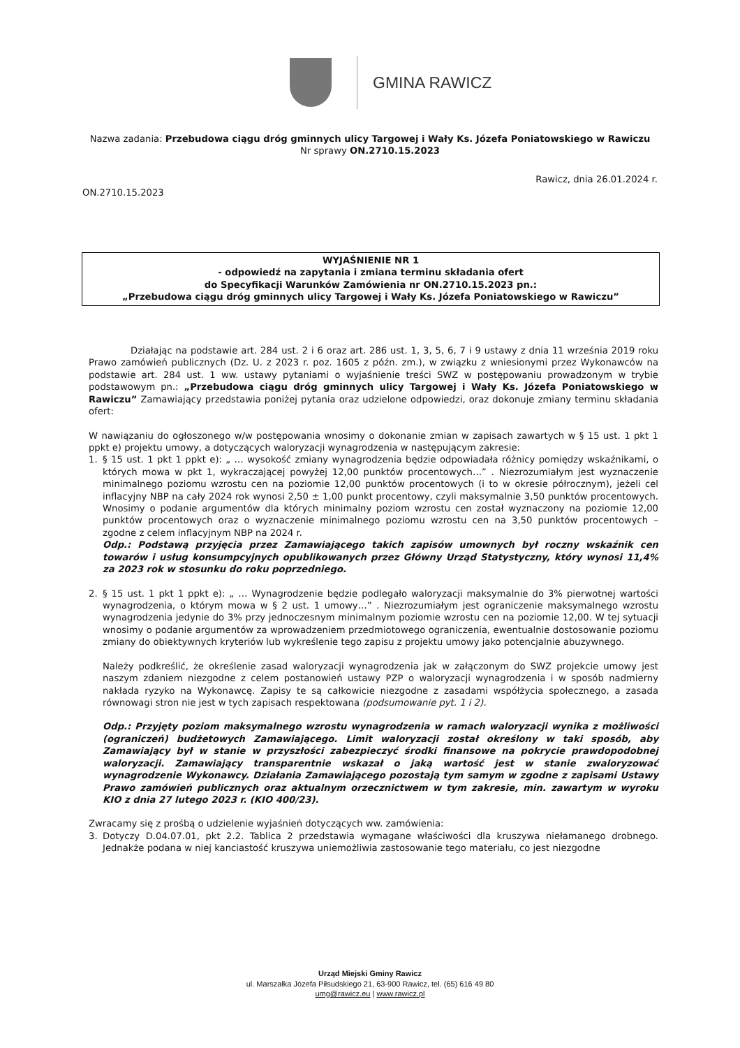GMINA RAWICZ
Nazwa zadania: Przebudowa ciągu dróg gminnych ulicy Targowej i Wały Ks. Józefa Poniatowskiego w Rawiczu
Nr sprawy ON.2710.15.2023
Rawicz, dnia 26.01.2024 r.
ON.2710.15.2023
WYJAŚNIENIE NR 1
- odpowiedź na zapytania i zmiana terminu składania ofert
do Specyfikacji Warunków Zamówienia nr ON.2710.15.2023 pn.:
„Przebudowa ciągu dróg gminnych ulicy Targowej i Wały Ks. Józefa Poniatowskiego w Rawiczu”
Działając na podstawie art. 284 ust. 2 i 6 oraz art. 286 ust. 1, 3, 5, 6, 7 i 9 ustawy z dnia 11 września 2019 roku Prawo zamówień publicznych (Dz. U. z 2023 r. poz. 1605 z późn. zm.), w związku z wniesionymi przez Wykonawców na podstawie art. 284 ust. 1 ww. ustawy pytaniami o wyjaśnienie treści SWZ w postępowaniu prowadzonym w trybie podstawowym pn.: „Przebudowa ciągu dróg gminnych ulicy Targowej i Wały Ks. Józefa Poniatowskiego w Rawiczu” Zamawiający przedstawia poniżej pytania oraz udzielone odpowiedzi, oraz dokonuje zmiany terminu składania ofert:
W nawiązaniu do ogłoszonego w/w postępowania wnosimy o dokonanie zmian w zapisach zawartych w § 15 ust. 1 pkt 1 ppkt e) projektu umowy, a dotyczących waloryzacji wynagrodzenia w następującym zakresie:
1. § 15 ust. 1 pkt 1 ppkt e): „ … wysokość zmiany wynagrodzenia będzie odpowiadała różnicy pomiędzy wskaźnikami, o których mowa w pkt 1, wykraczającej powyżej 12,00 punktów procentowych…” . Niezrozumiałym jest wyznaczenie minimalnego poziomu wzrostu cen na poziomie 12,00 punktów procentowych (i to w okresie półrocznym), jeżeli cel inflacyjny NBP na cały 2024 rok wynosi 2,50 ± 1,00 punkt procentowy, czyli maksymalnie 3,50 punktów procentowych. Wnosimy o podanie argumentów dla których minimalny poziom wzrostu cen został wyznaczony na poziomie 12,00 punktów procentowych oraz o wyznaczenie minimalnego poziomu wzrostu cen na 3,50 punktów procentowych – zgodne z celem inflacyjnym NBP na 2024 r.
Odp.: Podstawą przyjęcia przez Zamawiającego takich zapisów umownych był roczny wskaźnik cen towarów i usług konsumpcyjnych opublikowanych przez Główny Urząd Statystyczny, który wynosi 11,4% za 2023 rok w stosunku do roku poprzedniego.
2. § 15 ust. 1 pkt 1 ppkt e): „ … Wynagrodzenie będzie podlegało waloryzacji maksymalnie do 3% pierwotnej wartości wynagrodzenia, o którym mowa w § 2 ust. 1 umowy…” . Niezrozumiałym jest ograniczenie maksymalnego wzrostu wynagrodzenia jedynie do 3% przy jednoczesnym minimalnym poziomie wzrostu cen na poziomie 12,00. W tej sytuacji wnosimy o podanie argumentów za wprowadzeniem przedmiotowego ograniczenia, ewentualnie dostosowanie poziomu zmiany do obiektywnych kryteriów lub wykreślenie tego zapisu z projektu umowy jako potencjalnie abuzywnego.
Należy podkreślić, że określenie zasad waloryzacji wynagrodzenia jak w załączonym do SWZ projekcie umowy jest naszym zdaniem niezgodne z celem postanowień ustawy PZP o waloryzacji wynagrodzenia i w sposób nadmierny nakłada ryzyko na Wykonawcę. Zapisy te są całkowicie niezgodne z zasadami współżycia społecznego, a zasada równowagi stron nie jest w tych zapisach respektowana (podsumowanie pyt. 1 i 2).
Odp.: Przyjęty poziom maksymalnego wzrostu wynagrodzenia w ramach waloryzacji wynika z możliwości (ograniczeń) budżetowych Zamawiającego. Limit waloryzacji został określony w taki sposób, aby Zamawiający był w stanie w przyszłości zabezpieczyć środki finansowe na pokrycie prawdopodobnej waloryzacji. Zamawiający transparentnie wskazał o jaką wartość jest w stanie zwaloryzować wynagrodzenie Wykonawcy. Działania Zamawiającego pozostają tym samym w zgodne z zapisami Ustawy Prawo zamówień publicznych oraz aktualnym orzecznictwem w tym zakresie, min. zawartym w wyroku KIO z dnia 27 lutego 2023 r. (KIO 400/23).
Zwracamy się z prośbą o udzielenie wyjaśnień dotyczących ww. zamówienia:
3. Dotyczy D.04.07.01, pkt 2.2. Tablica 2 przedstawia wymagane właściwości dla kruszywa niełamanego drobnego. Jednakże podana w niej kanciastość kruszywa uniemożliwia zastosowanie tego materiału, co jest niezgodne
Urząd Miejski Gminy Rawicz
ul. Marszałka Józefa Piłsudskiego 21, 63-900 Rawicz, tel. (65) 616 49 80
umg@rawicz.eu | www.rawicz.pl